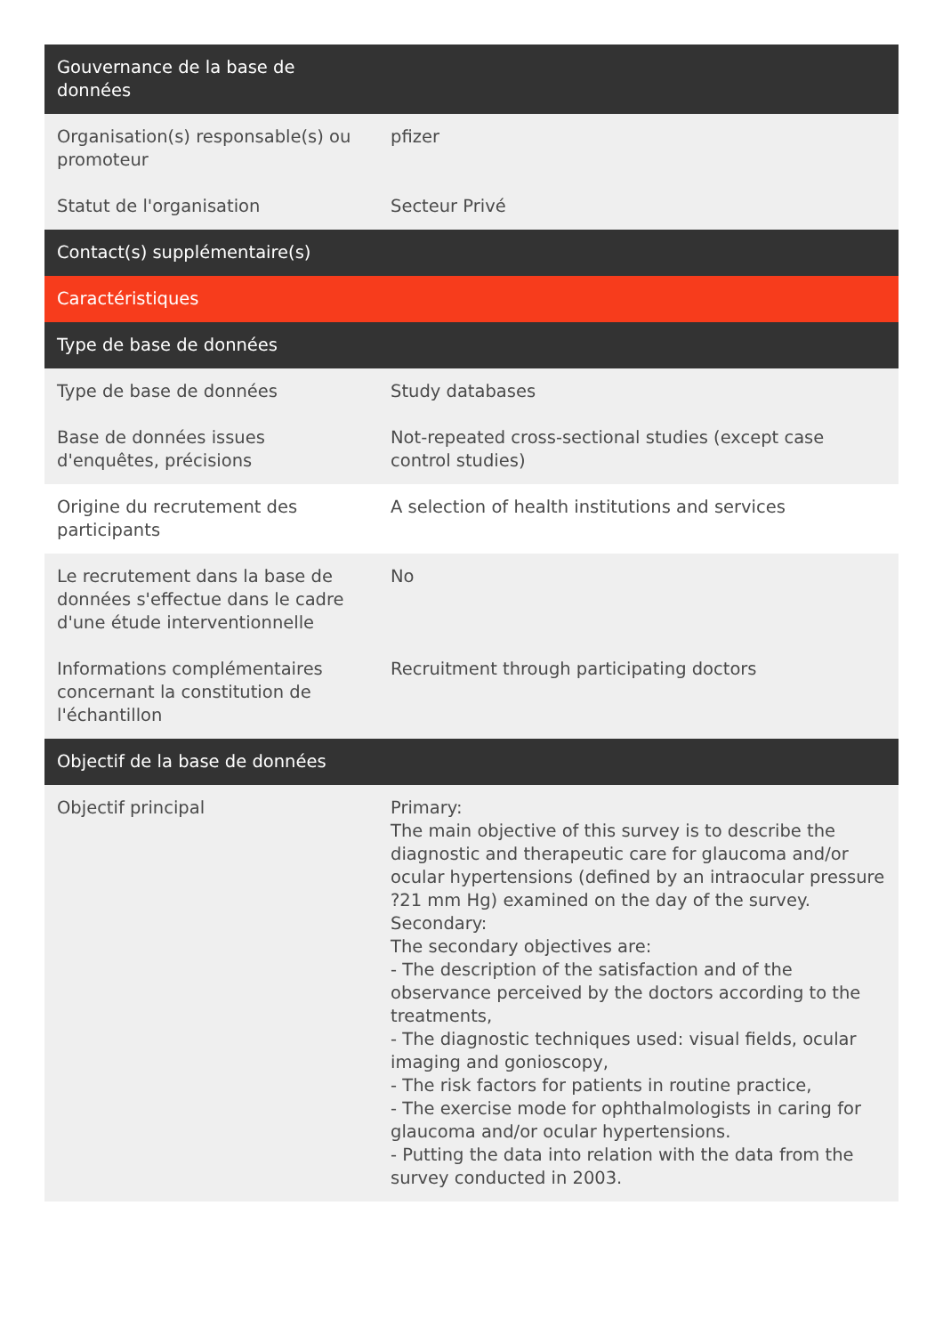| Gouvernance de la base de données | |
| --- | --- |
| Organisation(s) responsable(s) ou promoteur | pfizer |
| Statut de l'organisation | Secteur Privé |
| Contact(s) supplémentaire(s) | |
| Caractéristiques | |
| Type de base de données | |
| Type de base de données | Study databases |
| Base de données issues d'enquêtes, précisions | Not-repeated cross-sectional studies (except case control studies) |
| Origine du recrutement des participants | A selection of health institutions and services |
| Le recrutement dans la base de données s'effectue dans le cadre d'une étude interventionnelle | No |
| Informations complémentaires concernant la constitution de l'échantillon | Recruitment through participating doctors |
| Objectif de la base de données | |
| Objectif principal | Primary: The main objective of this survey is to describe the diagnostic and therapeutic care for glaucoma and/or ocular hypertensions (defined by an intraocular pressure ?21 mm Hg) examined on the day of the survey. Secondary: The secondary objectives are: - The description of the satisfaction and of the observance perceived by the doctors according to the treatments, - The diagnostic techniques used: visual fields, ocular imaging and gonioscopy, - The risk factors for patients in routine practice, - The exercise mode for ophthalmologists in caring for glaucoma and/or ocular hypertensions. - Putting the data into relation with the data from the survey conducted in 2003. |